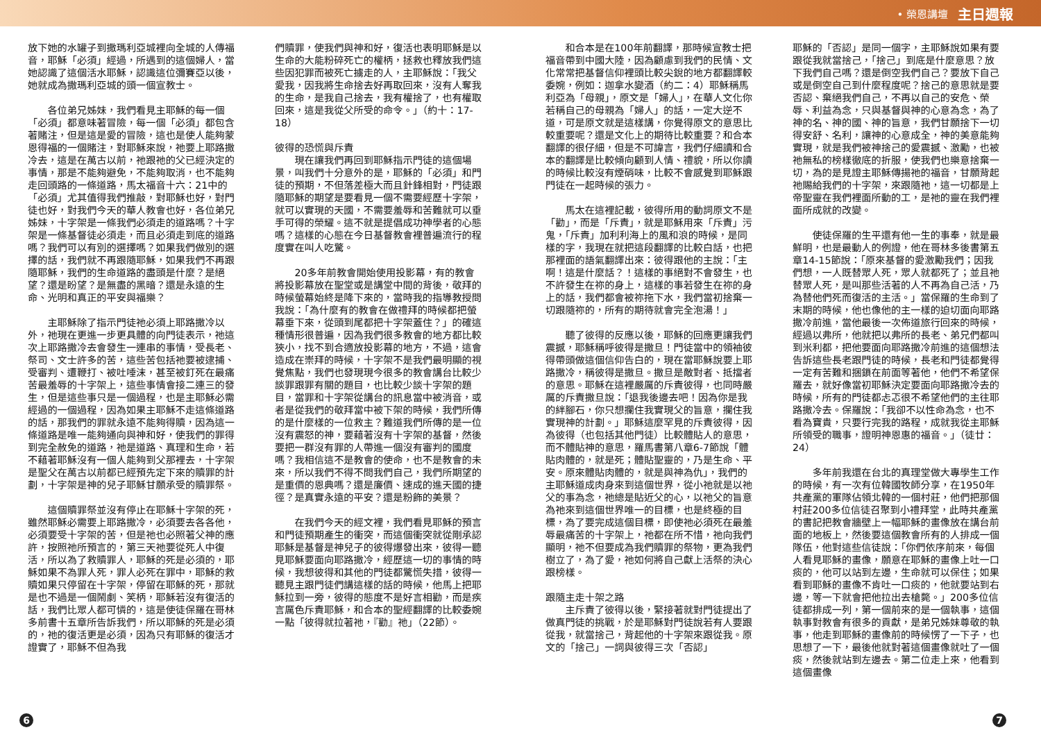• 榮恩講壇 主日週報
放下她的水罐子到撒瑪利亞城裡向全城的人傳福音，耶穌「必須」經過，所遇到的這個婦人，當她認識了這個活水耶穌，認識這位彌賽亞以後，她就成為撒瑪利亞城的頭一個宣教士。
各位弟兄姊妹，我們看見主耶穌的每一個「必須」都意味著冒險，每一個「必須」都包含著賭注，但是這是愛的冒險，這也是使人能夠蒙恩得福的一個賭注，對耶穌來說，祂要上耶路撒冷去，這是在萬古以前，祂跟祂的父已經決定的事情，那是不能夠避免，不能夠取消，也不能夠走回頭路的一條道路，馬太福音十六：21中的「必須」尤其值得我們推敲，對耶穌也好，對門徒也好，對我們今天的華人教會也好，各位弟兄姊妹，十字架是一條我們必須走的道路嗎？十字架是一條基督徒必須走，而且必須走到底的道路嗎？我們可以有別的選擇嗎？如果我們做別的選擇的話，我們就不再跟隨耶穌，如果我們不再跟隨耶穌，我們的生命道路的盡頭是什麼？是絕望？還是盼望？是無盡的黑暗？還是永遠的生命、光明和真正的平安與福樂？
主耶穌除了指示門徒祂必須上耶路撒冷以外，祂現在更進一步更具體的向門徒表示，祂這次上耶路撒冷去會發生一連串的事情，受長老、祭司、文士許多的苦，這些苦包括祂要被逮捕、受審判、遭鞭打、被吐唾沫，甚至被釘死在最痛苦最羞辱的十字架上，這些事情會接二連三的發生，但是這些事只是一個過程，也是主耶穌必需經過的一個過程，因為如果主耶穌不走這條道路的話，那我們的罪就永遠不能夠得贖，因為這一條道路是唯一能夠通向與神和好，使我們的罪得到完全赦免的道路，祂是道路、真理和生命，若不藉著耶穌沒有一個人能夠到父那裡去，十字架是聖父在萬古以前都已經預先定下來的贖罪的計劃，十字架是神的兒子耶穌甘願承受的贖罪祭。
這個贖罪祭並沒有停止在耶穌十字架的死，雖然耶穌必需要上耶路撒冷，必須要去各各他，必須要受十字架的苦，但是祂也必照著父神的應許，按照祂所預言的，第三天祂要從死人中復活，所以為了救贖罪人，耶穌的死是必須的，耶穌如果不為罪人死，罪人必死在罪中，耶穌的救贖如果只停留在十字架，停留在耶穌的死，那就是也不過是一個鬧劇、笑柄，耶穌若沒有復活的話，我們比眾人都可憐的，這是使徒保羅在哥林多前書十五章所告訴我們，所以耶穌的死是必須的，祂的復活更是必須，因為只有耶穌的復活才證實了，耶穌不但為我
們贖罪，使我們與神和好，復活也表明耶穌是以生命的大能粉碎死亡的權柄，拯救也釋放我們這些因犯罪而被死亡擄走的人，主耶穌說：「我父愛我，因我將生命捨去好再取回來，沒有人奪我的生命，是我自己捨去，我有權捨了，也有權取回來，這是我從父所受的命令。」（約十：17-18）
彼得的恐慌與斥責
現在讓我們再回到耶穌指示門徒的這個場景，叫我們十分意外的是，耶穌的「必須」和門徒的預期，不但落差極大而且針鋒相對，門徒跟隨耶穌的期望是要看見一個不需要經歷十字架，就可以實現的天國，不需要羞辱和苦難就可以垂手可得的榮耀。這不就是提倡成功神學者的心態嗎？這樣的心態在今日基督教會裡普遍流行的程度實在叫人吃驚。
20多年前教會開始使用投影幕，有的教會將投影幕放在聖堂或是講堂中間的背後，敬拜的時候螢幕始終是降下來的，當時我的指導教授問我說：「為什麼有的教會在做禮拜的時候都把螢幕垂下來，從頭到尾都把十字架蓋住？」的確這種情形很普遍，因為我們很多教會的地方都比較狹小，找不到合適放投影幕的地方，不過，這會造成在崇拜的時候，十字架不是我們最明顯的視覺焦點，我們也發現現今很多的教會講台比較少談罪跟罪有關的題目，也比較少談十字架的題目，當罪和十字架從講台的訊息當中被消音，或者是從我們的敬拜當中被下架的時候，我們所傳的是什麼樣的一位救主？難道我們所傳的是一位沒有震怒的神，要藉著沒有十字架的基督，然後要把一群沒有罪的人帶進一個沒有審判的國度嗎？我相信這不是教會的使命，也不是教會的未來，所以我們不得不問我們自己，我們所期望的是重價的恩典嗎？還是廉價、速成的進天國的捷徑？是真實永遠的平安？還是粉飾的美景？
在我們今天的經文裡，我們看見耶穌的預言和門徒預期產生的衝突，而這個衝突就從剛承認耶穌是基督是神兒子的彼得爆發出來，彼得一聽見耶穌要面向耶路撒冷，經歷這一切的事情的時候，我想彼得和其他的門徒都驚慌失措，彼得一聽見主跟門徒們講這樣的話的時候，他馬上把耶穌拉到一旁，彼得的態度不是好言相勸，而是疾言厲色斥責耶穌，和合本的聖經翻譯的比較委婉一點「彼得就拉著祂，『勸』祂」（22節）。
和合本是在100年前翻譯，那時候宣教士把福音帶到中國大陸，因為顧慮到我們的民情、文化常常把基督信仰裡頭比較尖銳的地方都翻譯較委婉，例如：迦拿水變酒（約二：4）耶穌稱馬利亞為「母親」，原文是「婦人」，在華人文化你若稱自己的母親為「婦人」的話，一定大逆不道，可是原文就是這樣講，你覺得原文的意思比較重要呢？還是文化上的期待比較重要？和合本翻譯的很仔細，但是不可諱言，我們仔細讀和合本的翻譯是比較傾向顧到人情、禮貌，所以你讀的時候比較沒有煙硝味，比較不會感覺到耶穌跟門徒在一起時候的張力。
馬太在這裡記載，彼得所用的動詞原文不是「勸」，而是「斥責」，就是耶穌用來「斥責」污鬼，「斥責」加利利海上的風和浪的時候，是同樣的字，我現在就把這段翻譯的比較白話，也把那裡面的語氣翻譯出來：彼得跟他的主說：「主啊！這是什麼話？！這樣的事絕對不會發生，也不許發生在祢的身上，這樣的事若發生在祢的身上的話，我們都會被祢拖下水，我們當初捨棄一切跟隨祢的，所有的期待就會完全泡湯！」
聽了彼得的反應以後，耶穌的回應更讓我們震撼，耶穌稱呼彼得是撒旦！門徒當中的領袖彼得帶頭做這個信仰告白的，現在當耶穌說要上耶路撒冷，稱彼得是撒旦。撒旦是敵對者、抵擋者的意思。耶穌在這裡嚴厲的斥責彼得，也同時嚴厲的斥責撒旦說：「退我後邊去吧！因為你是我的絆腳石，你只想攔住我實現父的旨意，攔住我實現神的計劃。」耶穌這麼罕見的斥責彼得，因為彼得（也包括其他門徒）比較體貼人的意思，而不體貼神的意思，羅馬書第八章6-7節說「體貼肉體的，就是死；體貼聖靈的，乃是生命、平安。原來體貼肉體的，就是與神為仇」，我們的主耶穌道成肉身來到這個世界，從小祂就是以祂父的事為念，祂總是貼近父的心，以祂父的旨意為祂來到這個世界唯一的目標，也是終極的目標，為了要完成這個目標，即使祂必須死在最羞辱最痛苦的十字架上，祂都在所不惜，祂向我們顯明，祂不但要成為我們贖罪的祭物，更為我們樹立了，為了愛，祂如何將自己獻上活祭的決心跟榜樣。
跟隨主走十架之路
主斥責了彼得以後，緊接著就對門徒提出了做真門徒的挑戰，於是耶穌對門徒說若有人要跟從我，就當捨己，背起他的十字架來跟從我。原文的「捨己」一詞與彼得三次「否認」
耶穌的「否認」是同一個字，主耶穌說如果有要跟從我就當捨己，「捨己」到底是什麼意思？放下我們自己嗎？還是倒空我們自己？要放下自己或是倒空自己到什麼程度呢？捨己的意思就是要否認、棄絕我們自己，不再以自己的安危、榮辱、利益為念，只與基督與神的心意為念，為了神的名、神的國、神的旨意，我們甘願捨下一切得安舒、名利，讓神的心意成全，神的美意能夠實現，就是我們被神捨己的愛震撼、激勵，也被祂無私的榜樣徹底的折服，使我們也樂意捨棄一切，為的是見證主耶穌傳揚祂的福音，甘願背起祂賜給我們的十字架，來跟隨祂，這一切都是上帝聖靈在我們裡面所動的工，是祂的靈在我們裡面所成就的改變。
使徒保羅的生平還有他一生的事奉，就是最鮮明，也是最動人的例證，他在哥林多後書第五章14-15節說：「原來基督的愛激勵我們；因我們想，一人既替眾人死，眾人就都死了；並且祂替眾人死，是叫那些活著的人不再為自己活，乃為替他們死而復活的主活。」當保羅的生命到了末期的時候，他也像他的主一樣的迫切面向耶路撒冷前進，當他最後一次佈道旅行回來的時候，經過以弗所，他就把以弗所的長老、弟兄們都叫到米利都，把他要面向耶路撒冷前進的這個想法告訴這些長老跟門徒的時候，長老和門徒都覺得一定有苦難和捆鎖在前面等著他，他們不希望保羅去，就好像當初耶穌決定要面向耶路撒冷去的時候，所有的門徒都忐忑很不希望他們的主往耶路撒冷去。保羅說：「我卻不以性命為念，也不看為寶貴，只要行完我的路程，成就我從主耶穌所領受的職事，證明神恩惠的福音。」（徒廿：24）
多年前我還在台北的真理堂做大專學生工作的時候，有一次有位韓國牧師分享，在1950年共產黨的軍隊佔領北韓的一個村莊，他們把那個村莊200多位信徒召聚到小禮拜堂，此時共產黨的書記把教會牆壁上一幅耶穌的畫像放在講台前面的地板上，然後要這個教會所有的人排成一個隊伍，他對這些信徒說：「你們依序前來，每個人看見耶穌的畫像，願意在耶穌的畫像上吐一口痰的，他可以站到左邊，生命就可以保住；如果看到耶穌的畫像不肯吐一口痰的，他就要站到右邊，等一下就會把他拉出去槍斃。」200多位信徒都排成一列，第一個前來的是一個執事，這個執事對教會有很多的貢獻，是弟兄姊妹尊敬的執事，他走到耶穌的畫像前的時候愣了一下子，也思想了一下，最後他就對著這個畫像就吐了一個痰，然後就站到左邊去。第二位走上來，他看到這個畫像
6 7